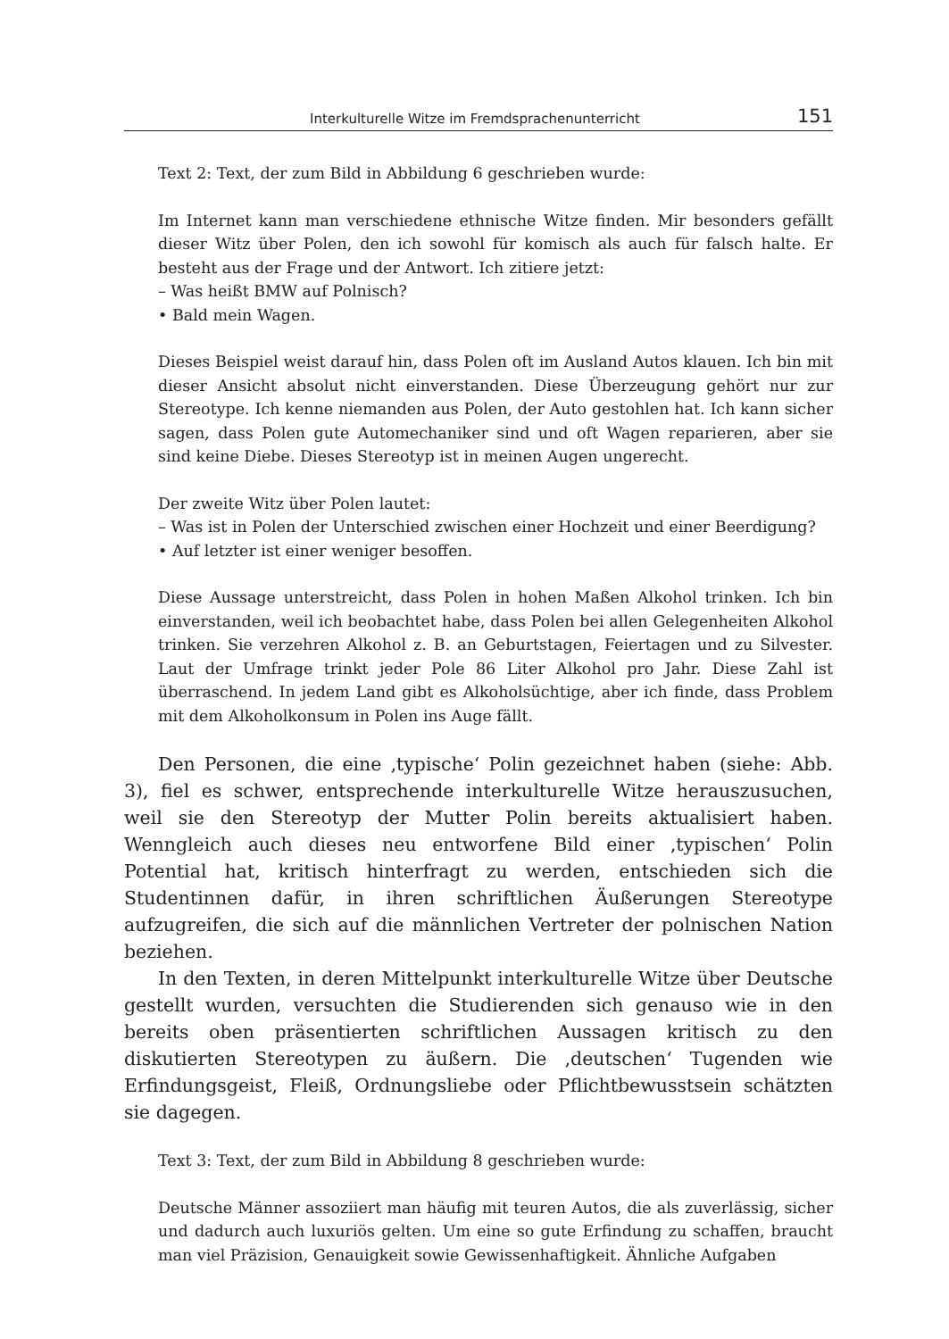Interkulturelle Witze im Fremdsprachenunterricht 151
Text 2: Text, der zum Bild in Abbildung 6 geschrieben wurde:
Im Internet kann man verschiedene ethnische Witze finden. Mir besonders gefällt dieser Witz über Polen, den ich sowohl für komisch als auch für falsch halte. Er besteht aus der Frage und der Antwort. Ich zitiere jetzt:
– Was heißt BMW auf Polnisch?
• Bald mein Wagen.
Dieses Beispiel weist darauf hin, dass Polen oft im Ausland Autos klauen. Ich bin mit dieser Ansicht absolut nicht einverstanden. Diese Überzeugung gehört nur zur Stereotype. Ich kenne niemanden aus Polen, der Auto gestohlen hat. Ich kann sicher sagen, dass Polen gute Automechaniker sind und oft Wagen reparieren, aber sie sind keine Diebe. Dieses Stereotyp ist in meinen Augen ungerecht.
Der zweite Witz über Polen lautet:
– Was ist in Polen der Unterschied zwischen einer Hochzeit und einer Beerdigung?
• Auf letzter ist einer weniger besoffen.
Diese Aussage unterstreicht, dass Polen in hohen Maßen Alkohol trinken. Ich bin einverstanden, weil ich beobachtet habe, dass Polen bei allen Gelegenheiten Alkohol trinken. Sie verzehren Alkohol z. B. an Geburtstagen, Feiertagen und zu Silvester. Laut der Umfrage trinkt jeder Pole 86 Liter Alkohol pro Jahr. Diese Zahl ist überraschend. In jedem Land gibt es Alkoholsüchtige, aber ich finde, dass Problem mit dem Alkoholkonsum in Polen ins Auge fällt.
Den Personen, die eine ‚typische‘ Polin gezeichnet haben (siehe: Abb. 3), fiel es schwer, entsprechende interkulturelle Witze herauszusuchen, weil sie den Stereotyp der Mutter Polin bereits aktualisiert haben. Wenngleich auch dieses neu entworfene Bild einer ‚typischen‘ Polin Potential hat, kritisch hinterfragt zu werden, entschieden sich die Studentinnen dafür, in ihren schriftlichen Äußerungen Stereotype aufzugreifen, die sich auf die männlichen Vertreter der polnischen Nation beziehen.
In den Texten, in deren Mittelpunkt interkulturelle Witze über Deutsche gestellt wurden, versuchten die Studierenden sich genauso wie in den bereits oben präsentierten schriftlichen Aussagen kritisch zu den diskutierten Stereotypen zu äußern. Die ‚deutschen‘ Tugenden wie Erfindungsgeist, Fleiß, Ordnungsliebe oder Pflichtbewusstsein schätzten sie dagegen.
Text 3: Text, der zum Bild in Abbildung 8 geschrieben wurde:
Deutsche Männer assoziiert man häufig mit teuren Autos, die als zuverlässig, sicher und dadurch auch luxuriös gelten. Um eine so gute Erfindung zu schaffen, braucht man viel Präzision, Genauigkeit sowie Gewissenhaftigkeit. Ähnliche Aufgaben